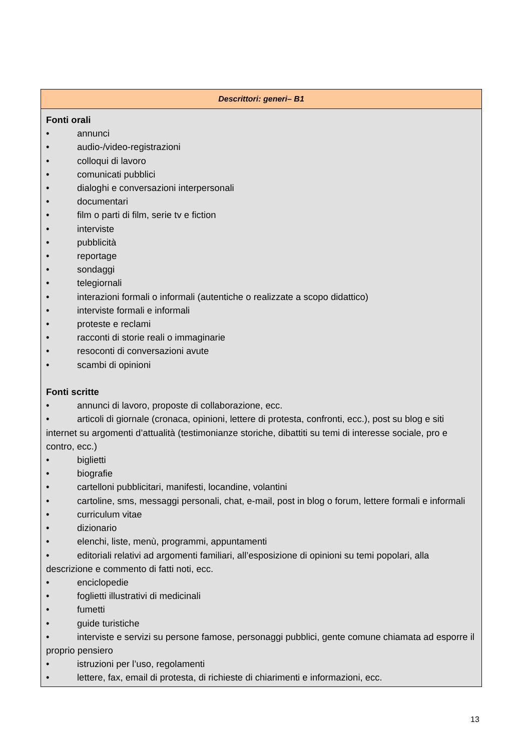| Descrittori: generi– B1 |
| --- |
| Fonti orali • annunci • audio-/video-registrazioni • colloqui di lavoro • comunicati pubblici • dialoghi e conversazioni interpersonali • documentari • film o parti di film, serie tv e fiction • interviste • pubblicità • reportage • sondaggi • telegiornali • interazioni formali o informali (autentiche o realizzate a scopo didattico) • interviste formali e informali • proteste e reclami • racconti di storie reali o immaginarie • resoconti di conversazioni avute • scambi di opinioni Fonti scritte • annunci di lavoro, proposte di collaborazione, ecc. • articoli di giornale (cronaca, opinioni, lettere di protesta, confronti, ecc.), post su blog e siti internet su argomenti d’attualità (testimonianze storiche, dibattiti su temi di interesse sociale, pro e contro, ecc.) • biglietti • biografie • cartelloni pubblicitari, manifesti, locandine, volantini • cartoline, sms, messaggi personali, chat, e-mail, post in blog o forum, lettere formali e informali • curriculum vitae • dizionario • elenchi, liste, menù, programmi, appuntamenti • editoriali relativi ad argomenti familiari, all’esposizione di opinioni su temi popolari, alla descrizione e commento di fatti noti, ecc. • enciclopedie • foglietti illustrativi di medicinali • fumetti • guide turistiche • interviste e servizi su persone famose, personaggi pubblici, gente comune chiamata ad esporre il proprio pensiero • istruzioni per l’uso, regolamenti • lettere, fax, email di protesta, di richieste di chiarimenti e informazioni, ecc. |
13